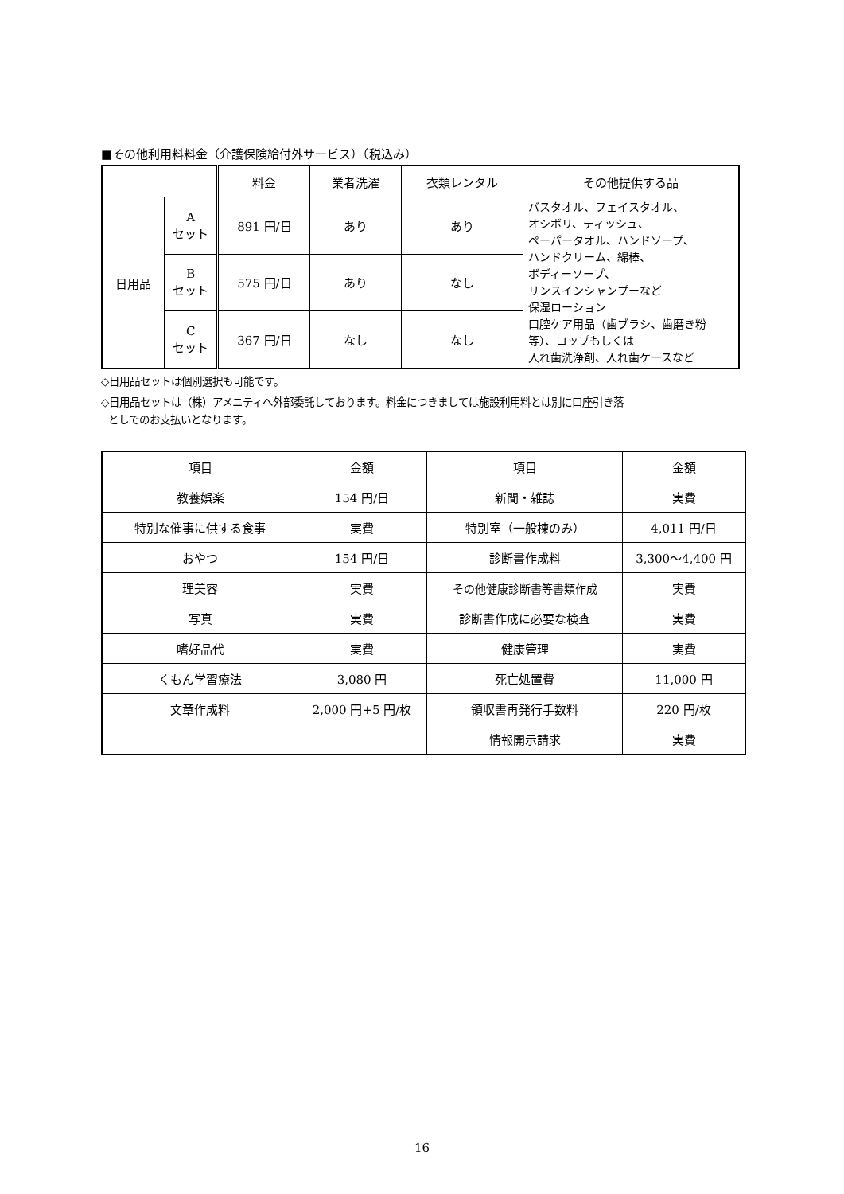■その他利用料料金（介護保険給付外サービス）（税込み）
| | | 料金 | 業者洗濯 | 衣類レンタル | その他提供する品 |
| --- | --- | --- | --- | --- | --- |
| 日用品 | A セット | 891 円/日 | あり | あり | バスタオル、フェイスタオル、 オシボリ、ティッシュ、 ペーパータオル、ハンドソープ、 ハンドクリーム、綿棒、 ボディーソープ、 リンスインシャンプーなど 保湿ローション 口腔ケア用品（歯ブラシ、歯磨き粉等）、コップもしくは 入れ歯洗浄剤、入れ歯ケースなど |
| | B セット | 575 円/日 | あり | なし | |
| | C セット | 367 円/日 | なし | なし | |
◇日用品セットは個別選択も可能です。
◇日用品セットは（株）アメニティへ外部委託しております。料金につきましては施設利用料とは別に口座引き落
としでのお支払いとなります。
| 項目 | 金額 | 項目 | 金額 |
| --- | --- | --- | --- |
| 教養娯楽 | 154 円/日 | 新聞・雑誌 | 実費 |
| 特別な催事に供する食事 | 実費 | 特別室（一般棟のみ） | 4,011 円/日 |
| おやつ | 154 円/日 | 診断書作成料 | 3,300～4,400 円 |
| 理美容 | 実費 | その他健康診断書等書類作成 | 実費 |
| 写真 | 実費 | 診断書作成に必要な検査 | 実費 |
| 嗜好品代 | 実費 | 健康管理 | 実費 |
| くもん学習療法 | 3,080 円 | 死亡処置費 | 11,000 円 |
| 文章作成料 | 2,000 円+5 円/枚 | 領収書再発行手数料 | 220 円/枚 |
| | | 情報開示請求 | 実費 |
16